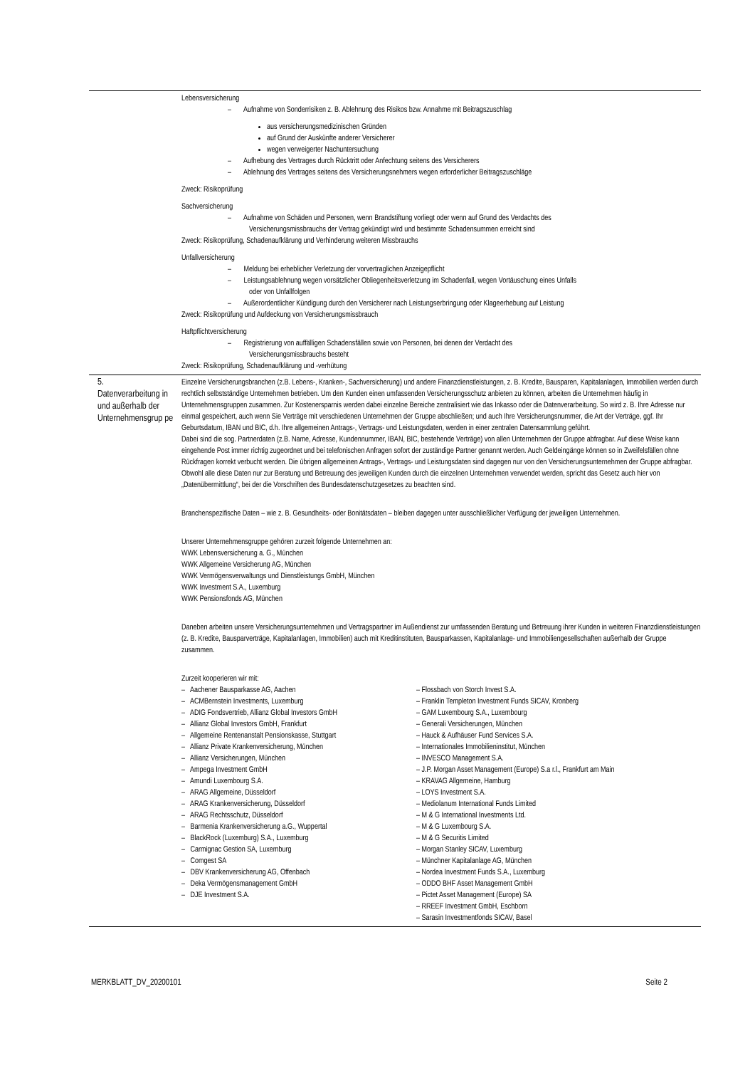| | Lebensversicherung – Aufnahme von Sonderrisiken z. B. Ablehnung des Risikos bzw. Annahme mit Beitragszuschlag aus versicherungsmedizinischen Gründen auf Grund der Auskünfte anderer Versicherer wegen verweigerter Nachuntersuchung – Aufhebung des Vertrages durch Rücktritt oder Anfechtung seitens des Versicherers – Ablehnung des Vertrages seitens des Versicherungsnehmers wegen erforderlicher Beitragszuschläge Zweck: Risikoprüfung Sachversicherung – Aufnahme von Schäden und Personen, wenn Brandstiftung vorliegt oder wenn auf Grund des Verdachts des Versicherungsmissbrauchs der Vertrag gekündigt wird und bestimmte Schadensummen erreicht sind Zweck: Risikoprüfung, Schadenaufklärung und Verhinderung weiteren Missbrauchs Unfallversicherung – Meldung bei erheblicher Verletzung der vorvertraglichen Anzeigepflicht – Leistungsablehnung wegen vorsätzlicher Obliegenheitsverletzung im Schadenfall, wegen Vortäuschung eines Unfalls oder von Unfallfolgen – Außerordentlicher Kündigung durch den Versicherer nach Leistungserbringung oder Klageerhebung auf Leistung Zweck: Risikoprüfung und Aufdeckung von Versicherungsmissbrauch Haftpflichtversicherung – Registrierung von auffälligen Schadensfällen sowie von Personen, bei denen der Verdacht des Versicherungsmissbrauchs besteht Zweck: Risikoprüfung, Schadenaufklärung und -verhütung |
| 5. Datenverarbeitung in und außerhalb der Unternehmensgrup pe | Einzelne Versicherungsbranchen (z.B. Lebens-, Kranken-, Sachversicherung) und andere Finanzdienstleistungen, z. B. Kredite, Bausparen, Kapitalanlagen, Immobilien werden durch rechtlich selbstständige Unternehmen betrieben. Um den Kunden einen umfassenden Versicherungsschutz anbieten zu können, arbeiten die Unternehmen häufig in Unternehmensgruppen zusammen. Zur Kostenersparnis werden dabei einzelne Bereiche zentralisiert wie das Inkasso oder die Datenverarbeitung. So wird z. B. Ihre Adresse nur einmal gespeichert, auch wenn Sie Verträge mit verschiedenen Unternehmen der Gruppe abschließen; und auch Ihre Versicherungsnummer, die Art der Verträge, ggf. Ihr Geburtsdatum, IBAN und BIC, d.h. Ihre allgemeinen Antrags-, Vertrags- und Leistungsdaten, werden in einer zentralen Datensammlung geführt. Dabei sind die sog. Partnerdaten (z.B. Name, Adresse, Kundennummer, IBAN, BIC, bestehende Verträge) von allen Unternehmen der Gruppe abfragbar. Auf diese Weise kann eingehende Post immer richtig zugeordnet und bei telefonischen Anfragen sofort der zuständige Partner genannt werden. Auch Geldeingänge können so in Zweifelsfällen ohne Rückfragen korrekt verbucht werden. Die übrigen allgemeinen Antrags-, Vertrags- und Leistungsdaten sind dagegen nur von den Versicherungsunternehmen der Gruppe abfragbar. Obwohl alle diese Daten nur zur Beratung und Betreuung des jeweiligen Kunden durch die einzelnen Unternehmen verwendet werden, spricht das Gesetz auch hier von „Datenübermittlung“, bei der die Vorschriften des Bundesdatenschutzgesetzes zu beachten sind. Branchenspezifische Daten – wie z. B. Gesundheits- oder Bonitätsdaten – bleiben dagegen unter ausschließlicher Verfügung der jeweiligen Unternehmen. Unserer Unternehmensgruppe gehören zurzeit folgende Unternehmen an: WWK Lebensversicherung a. G., München WWK Allgemeine Versicherung AG, München WWK Vermögensverwaltungs und Dienstleistungs GmbH, München WWK Investment S.A., Luxemburg WWK Pensionsfonds AG, München Daneben arbeiten unsere Versicherungsunternehmen und Vertragspartner im Außendienst zur umfassenden Beratung und Betreuung ihrer Kunden in weiteren Finanzdienstleistungen (z. B. Kredite, Bausparverträge, Kapitalanlagen, Immobilien) auch mit Kreditinstituten, Bausparkassen, Kapitalanlage- und Immobiliengesellschaften außerhalb der Gruppe zusammen. Zurzeit kooperieren wir mit: – Aachener Bausparkasse AG, Aachen – ACMBernstein Investments, Luxemburg – ADIG Fondsvertrieb, Allianz Global Investors GmbH – Allianz Global Investors GmbH, Frankfurt – Allgemeine Rentenanstalt Pensionskasse, Stuttgart – Allianz Private Krankenversicherung, München – Allianz Versicherungen, München – Ampega Investment GmbH – Amundi Luxembourg S.A. – ARAG Allgemeine, Düsseldorf – ARAG Krankenversicherung, Düsseldorf – ARAG Rechtsschutz, Düsseldorf – Barmenia Krankenversicherung a.G., Wuppertal – BlackRock (Luxemburg) S.A., Luxemburg – Carmignac Gestion SA, Luxemburg – Comgest SA – DBV Krankenversicherung AG, Offenbach – Deka Vermögensmanagement GmbH – DJE Investment S.A. – Flossbach von Storch Invest S.A. – Franklin Templeton Investment Funds SICAV, Kronberg – GAM Luxembourg S.A., Luxembourg – Generali Versicherungen, München – Hauck & Aufhäuser Fund Services S.A. – Internationales Immobilieninstitut, München – INVESCO Management S.A. – J.P. Morgan Asset Management (Europe) S.a r.l., Frankfurt am Main – KRAVAG Allgemeine, Hamburg – LOYS Investment S.A. – Mediolanum International Funds Limited – M & G International Investments Ltd. – M & G Luxembourg S.A. – M & G Securitis Limited – Morgan Stanley SICAV, Luxemburg – Münchner Kapitalanlage AG, München – Nordea Investment Funds S.A., Luxemburg – ODDO BHF Asset Management GmbH – Pictet Asset Management (Europe) SA – RREEF Investment GmbH, Eschborn – Sarasin Investmentfonds SICAV, Basel |
MERKBLATT_DV_20200101 Seite 2